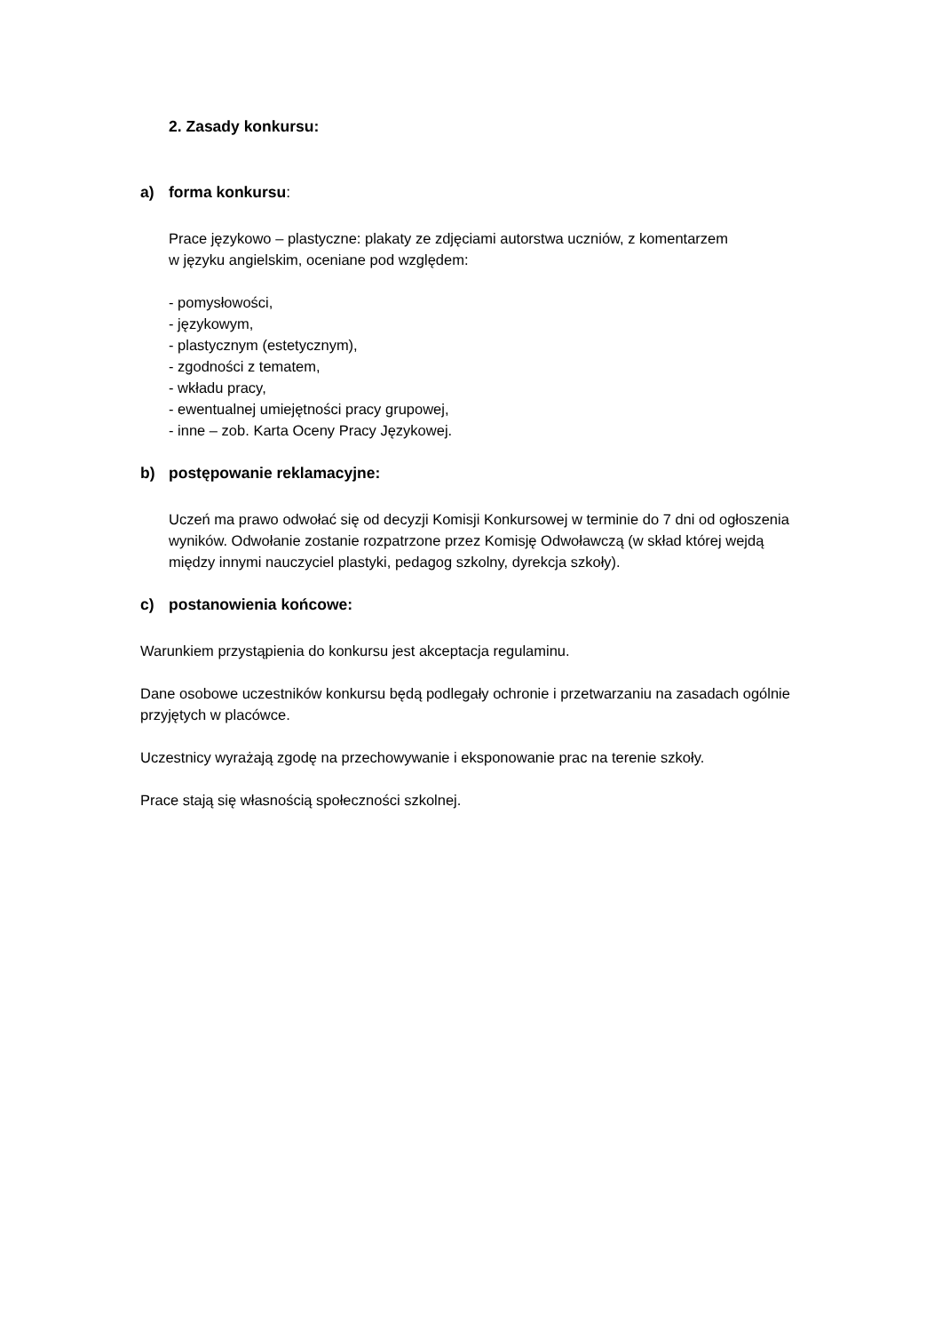2. Zasady konkursu:
a) forma konkursu:
Prace językowo – plastyczne: plakaty ze zdjęciami autorstwa uczniów, z komentarzem
w języku angielskim, oceniane pod względem:
- pomysłowości,
- językowym,
- plastycznym (estetycznym),
- zgodności z tematem,
- wkładu pracy,
- ewentualnej umiejętności pracy grupowej,
- inne – zob. Karta Oceny Pracy Językowej.
b) postępowanie reklamacyjne:
Uczeń ma prawo odwołać się od decyzji Komisji Konkursowej w terminie do 7 dni od ogłoszenia wyników. Odwołanie zostanie rozpatrzone przez Komisję Odwoławczą (w skład której wejdą między innymi nauczyciel plastyki, pedagog szkolny, dyrekcja szkoły).
c) postanowienia końcowe:
Warunkiem przystąpienia do konkursu jest akceptacja regulaminu.
Dane osobowe uczestników konkursu będą podlegały ochronie i przetwarzaniu na zasadach ogólnie przyjętych w placówce.
Uczestnicy wyrażają zgodę na przechowywanie i eksponowanie prac na terenie szkoły.
Prace stają się własnością społeczności szkolnej.